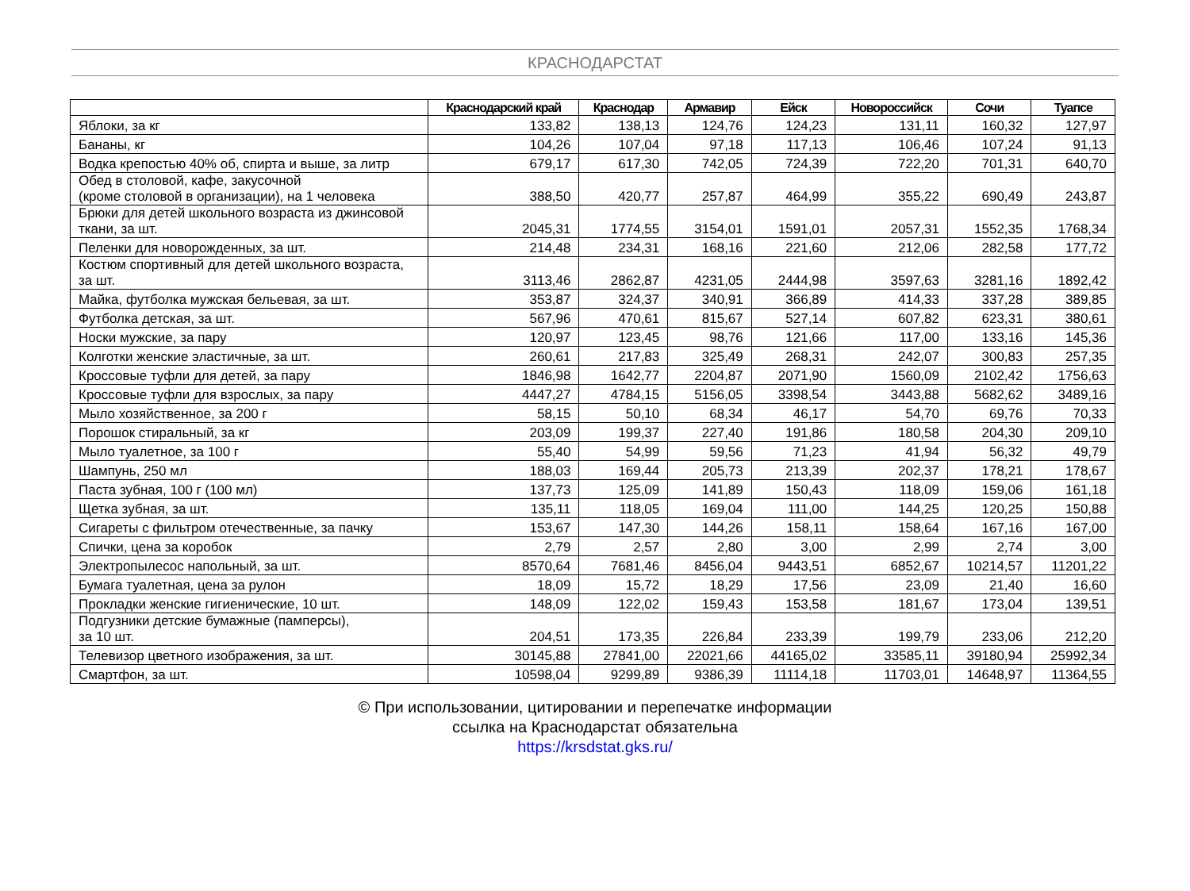КРАСНОДАРСТАТ
| | Краснодарский край | Краснодар | Армавир | Ейск | Новороссийск | Сочи | Туапсе |
| --- | --- | --- | --- | --- | --- | --- | --- |
| Яблоки, за кг | 133,82 | 138,13 | 124,76 | 124,23 | 131,11 | 160,32 | 127,97 |
| Бананы, кг | 104,26 | 107,04 | 97,18 | 117,13 | 106,46 | 107,24 | 91,13 |
| Водка крепостью 40% об, спирта и выше, за литр | 679,17 | 617,30 | 742,05 | 724,39 | 722,20 | 701,31 | 640,70 |
| Обед в столовой, кафе, закусочной (кроме столовой в организации), на 1 человека | 388,50 | 420,77 | 257,87 | 464,99 | 355,22 | 690,49 | 243,87 |
| Брюки для детей школьного возраста из джинсовой ткани, за шт. | 2045,31 | 1774,55 | 3154,01 | 1591,01 | 2057,31 | 1552,35 | 1768,34 |
| Пеленки для новорожденных, за шт. | 214,48 | 234,31 | 168,16 | 221,60 | 212,06 | 282,58 | 177,72 |
| Костюм спортивный для детей школьного возраста, за шт. | 3113,46 | 2862,87 | 4231,05 | 2444,98 | 3597,63 | 3281,16 | 1892,42 |
| Майка, футболка мужская бельевая, за шт. | 353,87 | 324,37 | 340,91 | 366,89 | 414,33 | 337,28 | 389,85 |
| Футболка детская, за шт. | 567,96 | 470,61 | 815,67 | 527,14 | 607,82 | 623,31 | 380,61 |
| Носки мужские, за пару | 120,97 | 123,45 | 98,76 | 121,66 | 117,00 | 133,16 | 145,36 |
| Колготки женские эластичные, за шт. | 260,61 | 217,83 | 325,49 | 268,31 | 242,07 | 300,83 | 257,35 |
| Кроссовые туфли для детей, за пару | 1846,98 | 1642,77 | 2204,87 | 2071,90 | 1560,09 | 2102,42 | 1756,63 |
| Кроссовые туфли для взрослых, за пару | 4447,27 | 4784,15 | 5156,05 | 3398,54 | 3443,88 | 5682,62 | 3489,16 |
| Мыло хозяйственное, за 200 г | 58,15 | 50,10 | 68,34 | 46,17 | 54,70 | 69,76 | 70,33 |
| Порошок стиральный, за кг | 203,09 | 199,37 | 227,40 | 191,86 | 180,58 | 204,30 | 209,10 |
| Мыло туалетное, за 100 г | 55,40 | 54,99 | 59,56 | 71,23 | 41,94 | 56,32 | 49,79 |
| Шампунь, 250 мл | 188,03 | 169,44 | 205,73 | 213,39 | 202,37 | 178,21 | 178,67 |
| Паста зубная, 100 г (100 мл) | 137,73 | 125,09 | 141,89 | 150,43 | 118,09 | 159,06 | 161,18 |
| Щетка зубная, за шт. | 135,11 | 118,05 | 169,04 | 111,00 | 144,25 | 120,25 | 150,88 |
| Сигареты с фильтром отечественные, за пачку | 153,67 | 147,30 | 144,26 | 158,11 | 158,64 | 167,16 | 167,00 |
| Спички, цена за коробок | 2,79 | 2,57 | 2,80 | 3,00 | 2,99 | 2,74 | 3,00 |
| Электропылесос напольный, за шт. | 8570,64 | 7681,46 | 8456,04 | 9443,51 | 6852,67 | 10214,57 | 11201,22 |
| Бумага туалетная, цена за рулон | 18,09 | 15,72 | 18,29 | 17,56 | 23,09 | 21,40 | 16,60 |
| Прокладки женские гигиенические, 10 шт. | 148,09 | 122,02 | 159,43 | 153,58 | 181,67 | 173,04 | 139,51 |
| Подгузники детские бумажные (памперсы), за 10 шт. | 204,51 | 173,35 | 226,84 | 233,39 | 199,79 | 233,06 | 212,20 |
| Телевизор цветного изображения, за шт. | 30145,88 | 27841,00 | 22021,66 | 44165,02 | 33585,11 | 39180,94 | 25992,34 |
| Смартфон, за шт. | 10598,04 | 9299,89 | 9386,39 | 11114,18 | 11703,01 | 14648,97 | 11364,55 |
© При использовании, цитировании и перепечатке информации
ссылка на Краснодарстат обязательна
https://krsdstat.gks.ru/